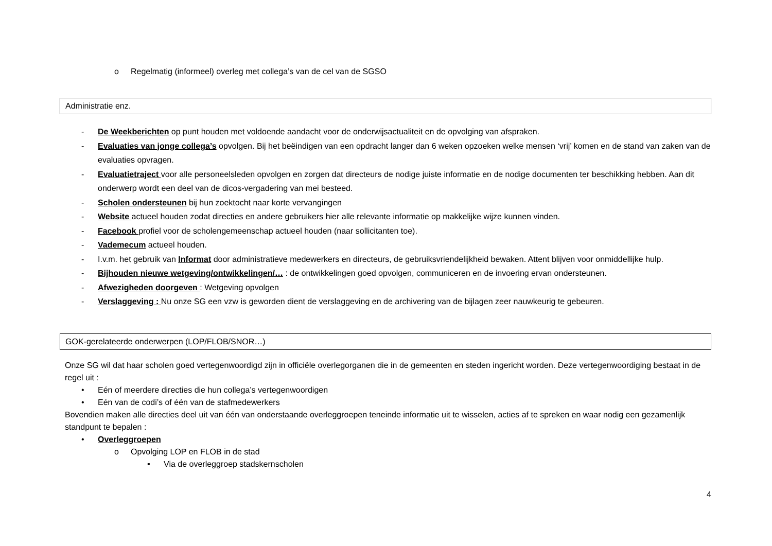o Regelmatig (informeel) overleg met collega’s van de cel van de SGSO
Administratie enz.
- De Weekberichten op punt houden met voldoende aandacht voor de onderwijsactualiteit en de opvolging van afspraken.
- Evaluaties van jonge collega’s opvolgen. Bij het beëindigen van een opdracht langer dan 6 weken opzoeken welke mensen ‘vrij’ komen en de stand van zaken van de evaluaties opvragen.
- Evaluatietraject voor alle personeelsleden opvolgen en zorgen dat directeurs de nodige juiste informatie en de nodige documenten ter beschikking hebben. Aan dit onderwerp wordt een deel van de dicos-vergadering van mei besteed.
- Scholen ondersteunen bij hun zoektocht naar korte vervangingen
- Website actueel houden zodat directies en andere gebruikers hier alle relevante informatie op makkelijke wijze kunnen vinden.
- Facebook profiel voor de scholengemeenschap actueel houden (naar sollicitanten toe).
- Vademecum actueel houden.
- I.v.m. het gebruik van Informat door administratieve medewerkers en directeurs, de gebruiksvriendelijkheid bewaken. Attent blijven voor onmiddellijke hulp.
- Bijhouden nieuwe wetgeving/ontwikkelingen/… : de ontwikkelingen goed opvolgen, communiceren en de invoering ervan ondersteunen.
- Afwezigheden doorgeven : Wetgeving opvolgen
- Verslaggeving : Nu onze SG een vzw is geworden dient de verslaggeving en de archivering van de bijlagen zeer nauwkeurig te gebeuren.
GOK-gerelateerde onderwerpen (LOP/FLOB/SNOR…)
Onze SG wil dat haar scholen goed vertegenwoordigd zijn in officiële overlegorganen die in de gemeenten en steden ingericht worden. Deze vertegenwoordiging bestaat in de regel uit :
• Eén of meerdere directies die hun collega’s vertegenwoordigen
• Eén van de codi’s of één van de stafmedewerkers
Bovendien maken alle directies deel uit van één van onderstaande overleggroepen teneinde informatie uit te wisselen, acties af te spreken en waar nodig een gezamenlijk standpunt te bepalen :
• Overleggroepen
o Opvolging LOP en FLOB in de stad
▪ Via de overleggroep stadskernscholen
4